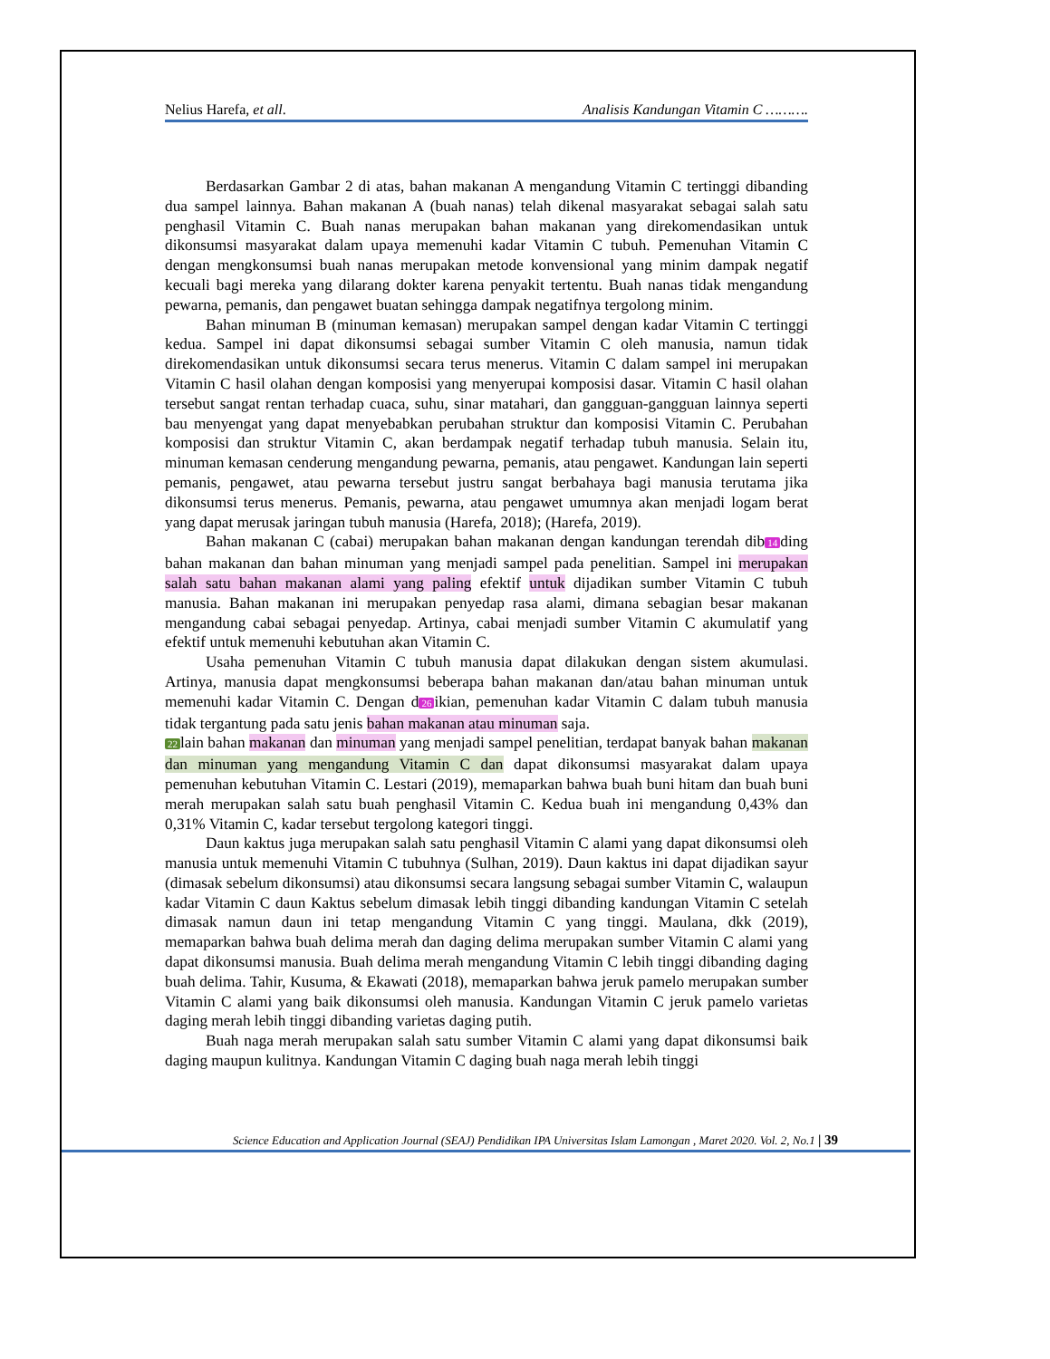Nelius Harefa, et all. Analisis Kandungan Vitamin C ……….
Berdasarkan Gambar 2 di atas, bahan makanan A mengandung Vitamin C tertinggi dibanding dua sampel lainnya. Bahan makanan A (buah nanas) telah dikenal masyarakat sebagai salah satu penghasil Vitamin C. Buah nanas merupakan bahan makanan yang direkomendasikan untuk dikonsumsi masyarakat dalam upaya memenuhi kadar Vitamin C tubuh. Pemenuhan Vitamin C dengan mengkonsumsi buah nanas merupakan metode konvensional yang minim dampak negatif kecuali bagi mereka yang dilarang dokter karena penyakit tertentu. Buah nanas tidak mengandung pewarna, pemanis, dan pengawet buatan sehingga dampak negatifnya tergolong minim.
Bahan minuman B (minuman kemasan) merupakan sampel dengan kadar Vitamin C tertinggi kedua. Sampel ini dapat dikonsumsi sebagai sumber Vitamin C oleh manusia, namun tidak direkomendasikan untuk dikonsumsi secara terus menerus. Vitamin C dalam sampel ini merupakan Vitamin C hasil olahan dengan komposisi yang menyerupai komposisi dasar. Vitamin C hasil olahan tersebut sangat rentan terhadap cuaca, suhu, sinar matahari, dan gangguan-gangguan lainnya seperti bau menyengat yang dapat menyebabkan perubahan struktur dan komposisi Vitamin C. Perubahan komposisi dan struktur Vitamin C, akan berdampak negatif terhadap tubuh manusia. Selain itu, minuman kemasan cenderung mengandung pewarna, pemanis, atau pengawet. Kandungan lain seperti pemanis, pengawet, atau pewarna tersebut justru sangat berbahaya bagi manusia terutama jika dikonsumsi terus menerus. Pemanis, pewarna, atau pengawet umumnya akan menjadi logam berat yang dapat merusak jaringan tubuh manusia (Harefa, 2018); (Harefa, 2019).
Bahan makanan C (cabai) merupakan bahan makanan dengan kandungan terendah dib 14 ding bahan makanan dan bahan minuman yang menjadi sampel pada penelitian. Sampel ini merupakan salah satu bahan makanan alami yang paling efektif untuk dijadikan sumber Vitamin C tubuh manusia. Bahan makanan ini merupakan penyedap rasa alami, dimana sebagian besar makanan mengandung cabai sebagai penyedap. Artinya, cabai menjadi sumber Vitamin C akumulatif yang efektif untuk memenuhi kebutuhan akan Vitamin C.
Usaha pemenuhan Vitamin C tubuh manusia dapat dilakukan dengan sistem akumulasi. Artinya, manusia dapat mengkonsumsi beberapa bahan makanan dan/atau bahan minuman untuk memenuhi kadar Vitamin C. Dengan d 26 ikian, pemenuhan kadar Vitamin C dalam tubuh manusia tidak tergantung pada satu jenis bahan makanan atau minuman saja.
22 lain bahan makanan dan minuman yang menjadi sampel penelitian, terdapat banyak bahan makanan dan minuman yang mengandung Vitamin C dan dapat dikonsumsi masyarakat dalam upaya pemenuhan kebutuhan Vitamin C. Lestari (2019), memaparkan bahwa buah buni hitam dan buah buni merah merupakan salah satu buah penghasil Vitamin C. Kedua buah ini mengandung 0,43% dan 0,31% Vitamin C, kadar tersebut tergolong kategori tinggi.
Daun kaktus juga merupakan salah satu penghasil Vitamin C alami yang dapat dikonsumsi oleh manusia untuk memenuhi Vitamin C tubuhnya (Sulhan, 2019). Daun kaktus ini dapat dijadikan sayur (dimasak sebelum dikonsumsi) atau dikonsumsi secara langsung sebagai sumber Vitamin C, walaupun kadar Vitamin C daun Kaktus sebelum dimasak lebih tinggi dibanding kandungan Vitamin C setelah dimasak namun daun ini tetap mengandung Vitamin C yang tinggi. Maulana, dkk (2019), memaparkan bahwa buah delima merah dan daging delima merupakan sumber Vitamin C alami yang dapat dikonsumsi manusia. Buah delima merah mengandung Vitamin C lebih tinggi dibanding daging buah delima. Tahir, Kusuma, & Ekawati (2018), memaparkan bahwa jeruk pamelo merupakan sumber Vitamin C alami yang baik dikonsumsi oleh manusia. Kandungan Vitamin C jeruk pamelo varietas daging merah lebih tinggi dibanding varietas daging putih.
Buah naga merah merupakan salah satu sumber Vitamin C alami yang dapat dikonsumsi baik daging maupun kulitnya. Kandungan Vitamin C daging buah naga merah lebih tinggi
Science Education and Application Journal (SEAJ) Pendidikan IPA Universitas Islam Lamongan , Maret 2020. Vol. 2, No.1 | 39